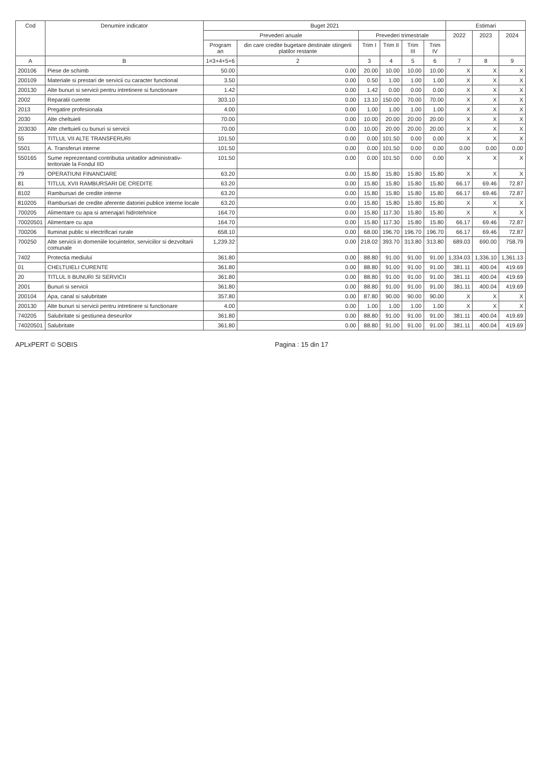| Cod | Denumire indicator | Buget 2021 | | | | | | Estimari | | |
| --- | --- | --- | --- | --- | --- | --- | --- | --- | --- | --- |
| | | Prevederi anuale | | Prevederi trimestriale | | | | 2022 | 2023 | 2024 |
| | | Program an | din care credite bugetare destinate stingerii platilor restante | Trim I | Trim II | Trim III | Trim IV | | | |
| A | B | 1=3+4+5+6 | 2 | 3 | 4 | 5 | 6 | 7 | 8 | 9 |
| 200106 | Piese de schimb | 50.00 | 0.00 | 20.00 | 10.00 | 10.00 | 10.00 | X | X | X |
| 200109 | Materiale si prestari de servicii cu caracter functional | 3.50 | 0.00 | 0.50 | 1.00 | 1.00 | 1.00 | X | X | X |
| 200130 | Alte bunuri si servicii pentru intretinere si functionare | 1.42 | 0.00 | 1.42 | 0.00 | 0.00 | 0.00 | X | X | X |
| 2002 | Reparatii curente | 303.10 | 0.00 | 13.10 | 150.00 | 70.00 | 70.00 | X | X | X |
| 2013 | Pregatire profesionala | 4.00 | 0.00 | 1.00 | 1.00 | 1.00 | 1.00 | X | X | X |
| 2030 | Alte cheltuieli | 70.00 | 0.00 | 10.00 | 20.00 | 20.00 | 20.00 | X | X | X |
| 203030 | Alte cheltuieli cu bunuri si servicii | 70.00 | 0.00 | 10.00 | 20.00 | 20.00 | 20.00 | X | X | X |
| 55 | TITLUL VII ALTE TRANSFERURI | 101.50 | 0.00 | 0.00 | 101.50 | 0.00 | 0.00 | X | X | X |
| 5501 | A. Transferuri interne | 101.50 | 0.00 | 0.00 | 101.50 | 0.00 | 0.00 | 0.00 | 0.00 | 0.00 |
| 550165 | Sume reprezentand contributia unitatilor administrativ-teritoriale la Fondul IID | 101.50 | 0.00 | 0.00 | 101.50 | 0.00 | 0.00 | X | X | X |
| 79 | OPERATIUNI FINANCIARE | 63.20 | 0.00 | 15.80 | 15.80 | 15.80 | 15.80 | X | X | X |
| 81 | TITLUL XVII RAMBURSARI DE CREDITE | 63.20 | 0.00 | 15.80 | 15.80 | 15.80 | 15.80 | 66.17 | 69.46 | 72.87 |
| 8102 | Rambursari de credite interne | 63.20 | 0.00 | 15.80 | 15.80 | 15.80 | 15.80 | 66.17 | 69.46 | 72.87 |
| 810205 | Rambursari de credite aferente datoriei publice interne locale | 63.20 | 0.00 | 15.80 | 15.80 | 15.80 | 15.80 | X | X | X |
| 700205 | Alimentare cu apa si amenajari hidrotehnice | 164.70 | 0.00 | 15.80 | 117.30 | 15.80 | 15.80 | X | X | X |
| 70020501 | Alimentare cu apa | 164.70 | 0.00 | 15.80 | 117.30 | 15.80 | 15.80 | 66.17 | 69.46 | 72.87 |
| 700206 | Iluminat public si electrificari rurale | 658.10 | 0.00 | 68.00 | 196.70 | 196.70 | 196.70 | 66.17 | 69.46 | 72.87 |
| 700250 | Alte servicii in domeniile locuintelor, serviciilor si dezvoltarii comunale | 1,239.32 | 0.00 | 218.02 | 393.70 | 313.80 | 313.80 | 689.03 | 690.00 | 758.79 |
| 7402 | Protectia mediului | 361.80 | 0.00 | 88.80 | 91.00 | 91.00 | 91.00 | 1,334.03 | 1,336.10 | 1,361.13 |
| 01 | CHELTUIELI CURENTE | 361.80 | 0.00 | 88.80 | 91.00 | 91.00 | 91.00 | 381.11 | 400.04 | 419.69 |
| 20 | TITLUL II BUNURI SI SERVICII | 361.80 | 0.00 | 88.80 | 91.00 | 91.00 | 91.00 | 381.11 | 400.04 | 419.69 |
| 2001 | Bunuri si servicii | 361.80 | 0.00 | 88.80 | 91.00 | 91.00 | 91.00 | 381.11 | 400.04 | 419.69 |
| 200104 | Apa, canal si salubritate | 357.80 | 0.00 | 87.80 | 90.00 | 90.00 | 90.00 | X | X | X |
| 200130 | Alte bunuri si servicii pentru intretinere si functionare | 4.00 | 0.00 | 1.00 | 1.00 | 1.00 | 1.00 | X | X | X |
| 740205 | Salubritate si gestiunea deseurilor | 361.80 | 0.00 | 88.80 | 91.00 | 91.00 | 91.00 | 381.11 | 400.04 | 419.69 |
| 74020501 | Salubritate | 361.80 | 0.00 | 88.80 | 91.00 | 91.00 | 91.00 | 381.11 | 400.04 | 419.69 |
APLxPERT © SOBIS Pagina : 15 din 17